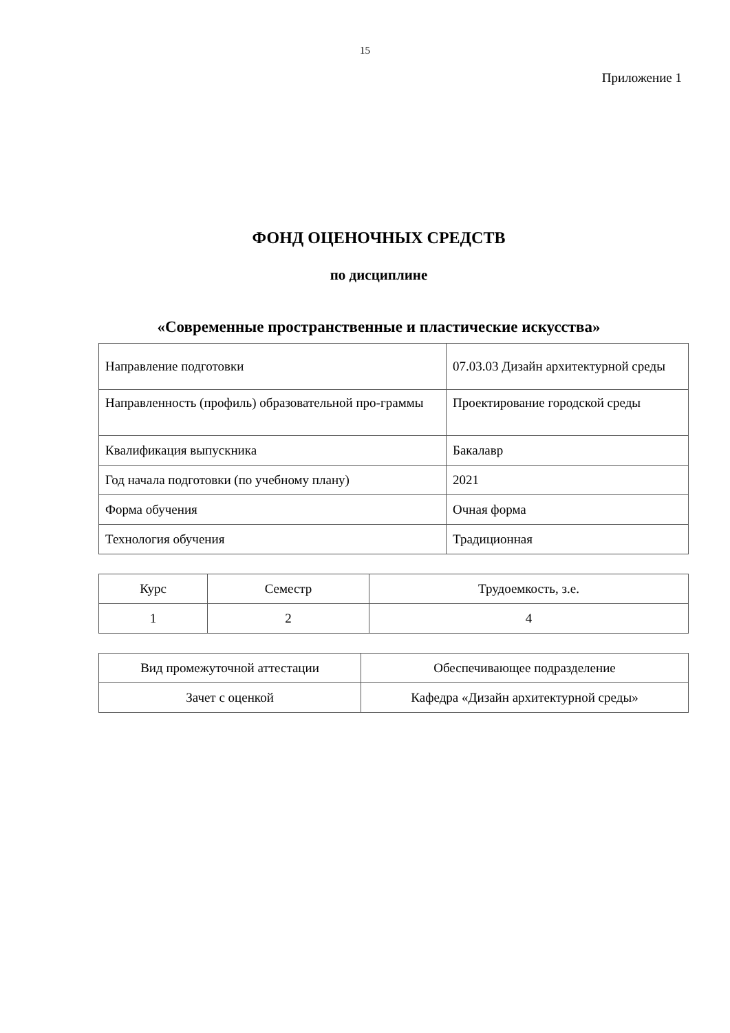15
Приложение 1
ФОНД ОЦЕНОЧНЫХ СРЕДСТВ
по дисциплине
«Современные пространственные и пластические искусства»
| Направление подготовки | 07.03.03 Дизайн архитектурной среды |
| Направленность (профиль) образовательной про-граммы | Проектирование городской среды |
| Квалификация выпускника | Бакалавр |
| Год начала подготовки (по учебному плану) | 2021 |
| Форма обучения | Очная форма |
| Технология обучения | Традиционная |
| Курс | Семестр | Трудоемкость, з.е. |
| 1 | 2 | 4 |
| Вид промежуточной аттестации | Обеспечивающее подразделение |
| Зачет с оценкой | Кафедра «Дизайн архитектурной среды» |